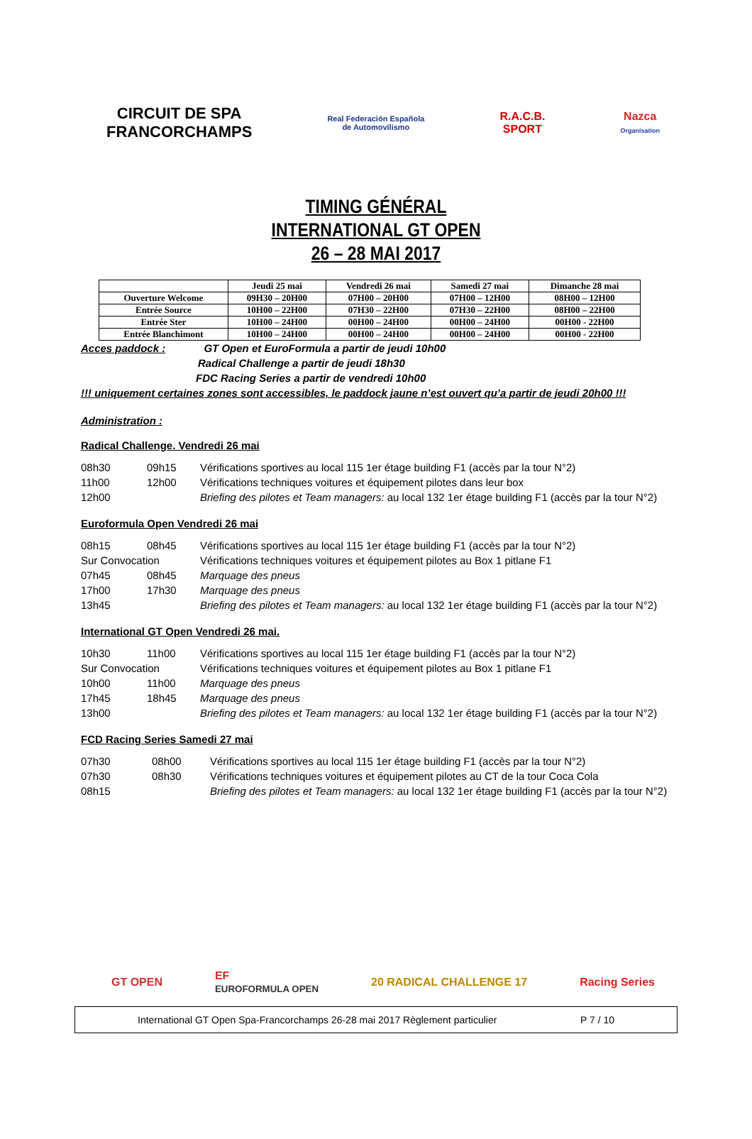CIRCUIT DE SPA
FRANCORCHAMPS
Real Federación Española
de Automovilismo
R.A.C.B.
SPORT
Nazca
Organisation
TIMING GÉNÉRAL
INTERNATIONAL GT OPEN
26 – 28 MAI 2017
| | Jeudi 25 mai | Vendredi 26 mai | Samedi 27 mai | Dimanche 28 mai |
| --- | --- | --- | --- | --- |
| Ouverture Welcome | 09H30 – 20H00 | 07H00 – 20H00 | 07H00 – 12H00 | 08H00 – 12H00 |
| Entrée Source | 10H00 – 22H00 | 07H30 – 22H00 | 07H30 – 22H00 | 08H00 – 22H00 |
| Entrée Ster | 10H00 – 24H00 | 00H00 – 24H00 | 00H00 – 24H00 | 00H00 - 22H00 |
| Entrée Blanchimont | 10H00 – 24H00 | 00H00 – 24H00 | 00H00 – 24H00 | 00H00 - 22H00 |
Acces paddock : GT Open et EuroFormula a partir de jeudi 10h00
Radical Challenge a partir de jeudi 18h30
FDC Racing Series a partir de vendredi 10h00
!!! uniquement certaines zones sont accessibles, le paddock jaune n’est ouvert qu’a partir de jeudi 20h00 !!!
Administration :
Radical Challenge. Vendredi 26 mai
08h30 09h15 Vérifications sportives au local 115 1er étage building F1 (accès par la tour N°2)
11h00 12h00 Vérifications techniques voitures et équipement pilotes dans leur box
12h00 Briefing des pilotes et Team managers: au local 132 1er étage building F1 (accès par la tour N°2)
Euroformula Open Vendredi 26 mai
08h15 08h45 Vérifications sportives au local 115 1er étage building F1 (accès par la tour N°2)
Sur Convocation Vérifications techniques voitures et équipement pilotes au Box 1 pitlane F1
07h45 08h45 Marquage des pneus
17h00 17h30 Marquage des pneus
13h45 Briefing des pilotes et Team managers: au local 132 1er étage building F1 (accès par la tour N°2)
International GT Open Vendredi 26 mai.
10h30 11h00 Vérifications sportives au local 115 1er étage building F1 (accès par la tour N°2)
Sur Convocation Vérifications techniques voitures et équipement pilotes au Box 1 pitlane F1
10h00 11h00 Marquage des pneus
17h45 18h45 Marquage des pneus
13h00 Briefing des pilotes et Team managers: au local 132 1er étage building F1 (accès par la tour N°2)
FCD Racing Series Samedi 27 mai
07h30 08h00 Vérifications sportives au local 115 1er étage building F1 (accès par la tour N°2)
07h30 08h30 Vérifications techniques voitures et équipement pilotes au CT de la tour Coca Cola
08h15 Briefing des pilotes et Team managers: au local 132 1er étage building F1 (accès par la tour N°2)
GT OPEN EF
EUROFORMULA OPEN 20 RADICAL CHALLENGE 17 Racing Series
International GT Open Spa-Francorchamps 26-28 mai 2017 Règlement particulier P 7 / 10